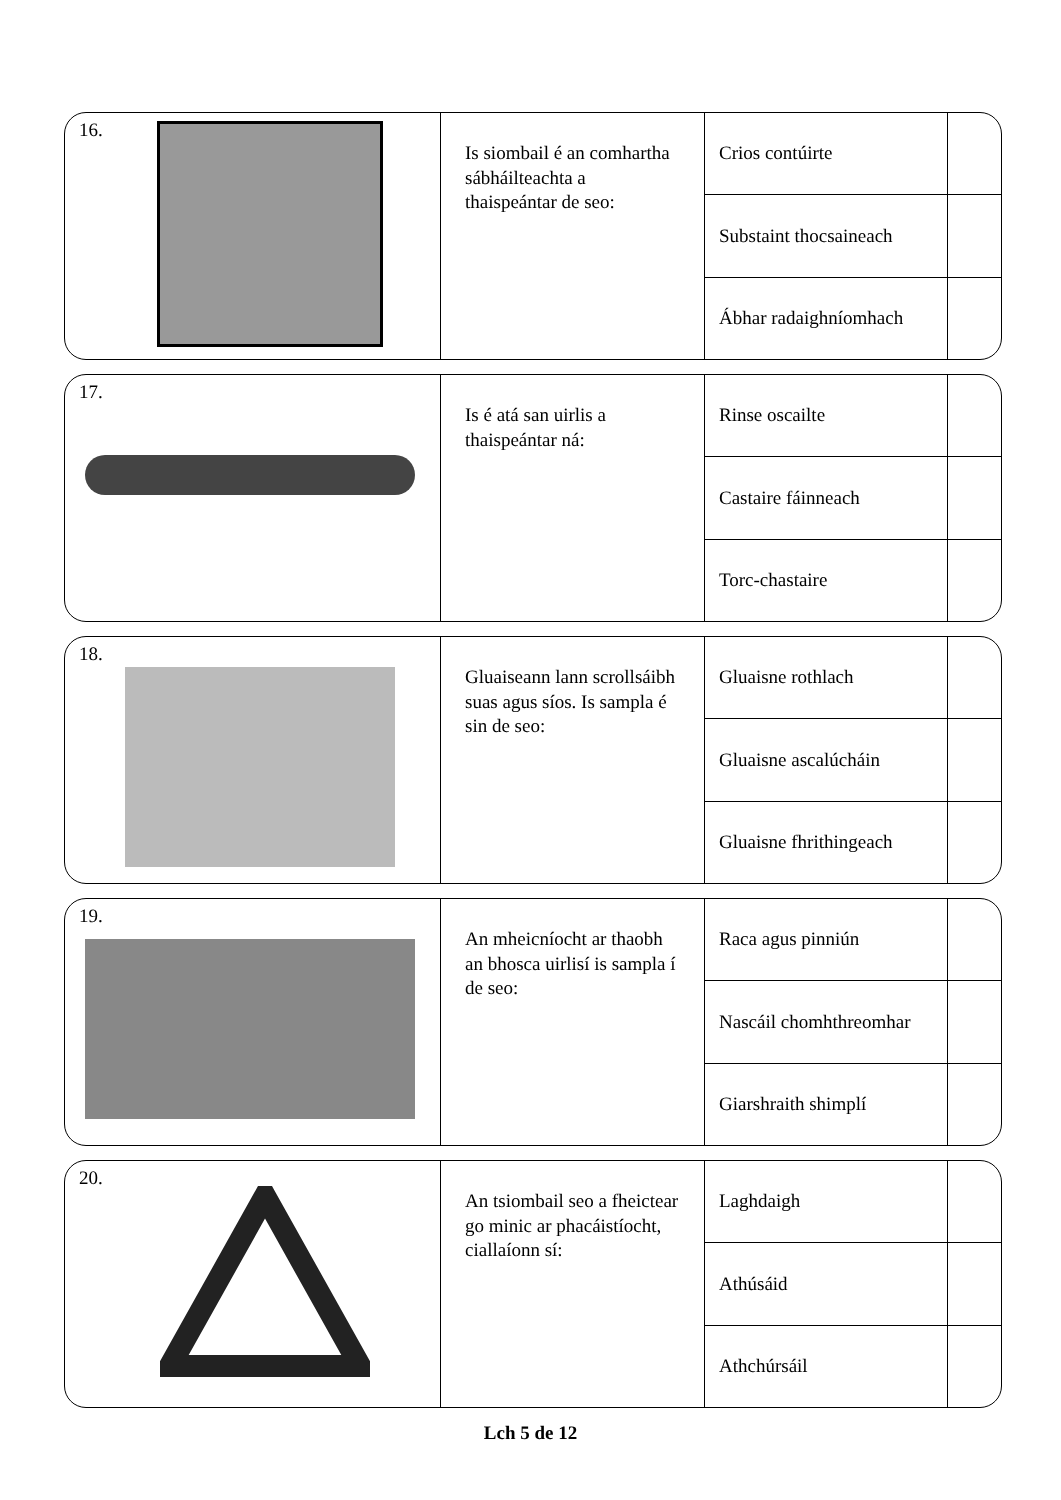16.
Is siombail é an comhartha sábháilteachta a thaispeántar de seo:
Crios contúirte
Substaint thocsaineach
Ábhar radaighníomhach
17.
Is é atá san uirlis a thaispeántar ná:
Rinse oscailte
Castaire fáinneach
Torc-chastaire
18.
Gluaiseann lann scrollsáibh suas agus síos. Is sampla é sin de seo:
Gluaisne rothlach
Gluaisne ascalúcháin
Gluaisne fhrithingeach
19.
An mheicníocht ar thaobh an bhosca uirlisí is sampla í de seo:
Raca agus pinniún
Nascáil chomhthreomhar
Giarshraith shimplí
20.
An tsiombail seo a fheictear go minic ar phacáistíocht, ciallaíonn sí:
Laghdaigh
Athúsáid
Athchúrsáil
Lch 5 de 12